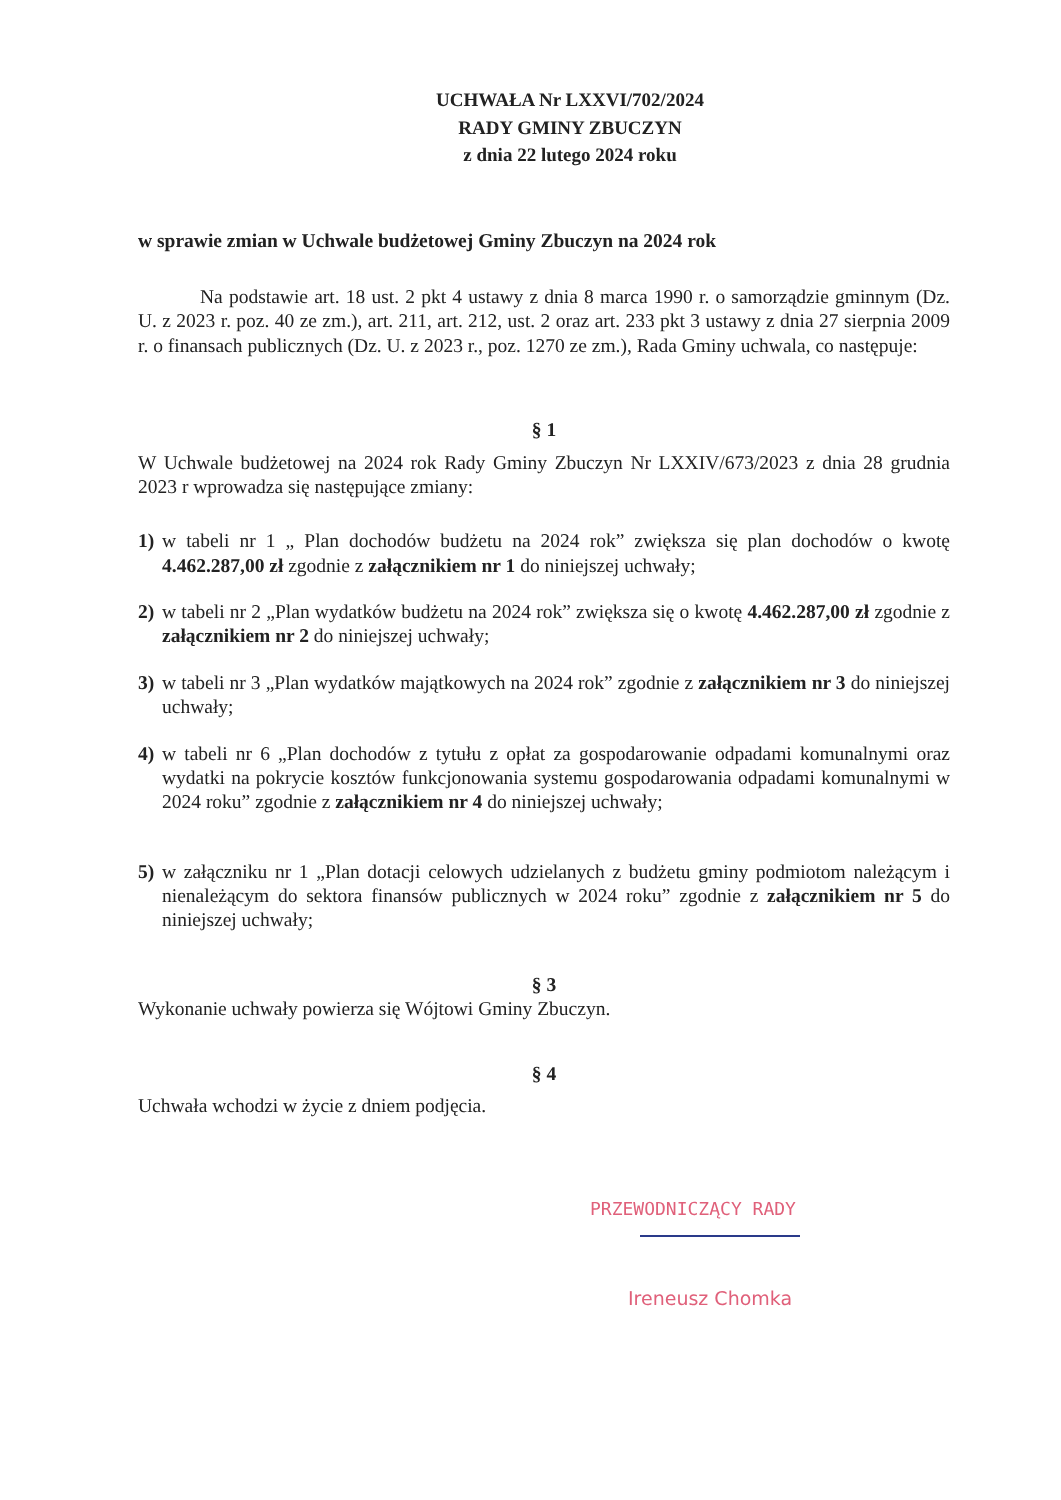UCHWAŁA Nr LXXVI/702/2024
RADY GMINY ZBUCZYN
z dnia 22 lutego 2024 roku
w sprawie zmian w Uchwale budżetowej Gminy Zbuczyn na 2024 rok
Na podstawie art. 18 ust. 2 pkt 4 ustawy z dnia 8 marca 1990 r. o samorządzie gminnym (Dz. U. z 2023 r. poz. 40 ze zm.), art. 211, art. 212, ust. 2 oraz art. 233 pkt 3 ustawy z dnia 27 sierpnia 2009 r. o finansach publicznych (Dz. U. z 2023 r., poz. 1270 ze zm.), Rada Gminy uchwala, co następuje:
§ 1
W Uchwale budżetowej na 2024 rok Rady Gminy Zbuczyn Nr LXXIV/673/2023 z dnia 28 grudnia 2023 r wprowadza się następujące zmiany:
1) w tabeli nr 1 „ Plan dochodów budżetu na 2024 rok” zwiększa się plan dochodów o kwotę 4.462.287,00 zł zgodnie z załącznikiem nr 1 do niniejszej uchwały;
2) w tabeli nr 2 „Plan wydatków budżetu na 2024 rok” zwiększa się o kwotę 4.462.287,00 zł zgodnie z załącznikiem nr 2 do niniejszej uchwały;
3) w tabeli nr 3 „Plan wydatków majątkowych na 2024 rok” zgodnie z załącznikiem nr 3 do niniejszej uchwały;
4) w tabeli nr 6 „Plan dochodów z tytułu z opłat za gospodarowanie odpadami komunalnymi oraz wydatki na pokrycie kosztów funkcjonowania systemu gospodarowania odpadami komunalnymi w 2024 roku” zgodnie z załącznikiem nr 4 do niniejszej uchwały;
5) w załączniku nr 1 „Plan dotacji celowych udzielanych z budżetu gminy podmiotom należącym i nienależącym do sektora finansów publicznych w 2024 roku” zgodnie z załącznikiem nr 5 do niniejszej uchwały;
§ 3
Wykonanie uchwały powierza się Wójtowi Gminy Zbuczyn.
§ 4
Uchwała wchodzi w życie z dniem podjęcia.
PRZEWODNICZĄCY RADY
Ireneusz Chomka